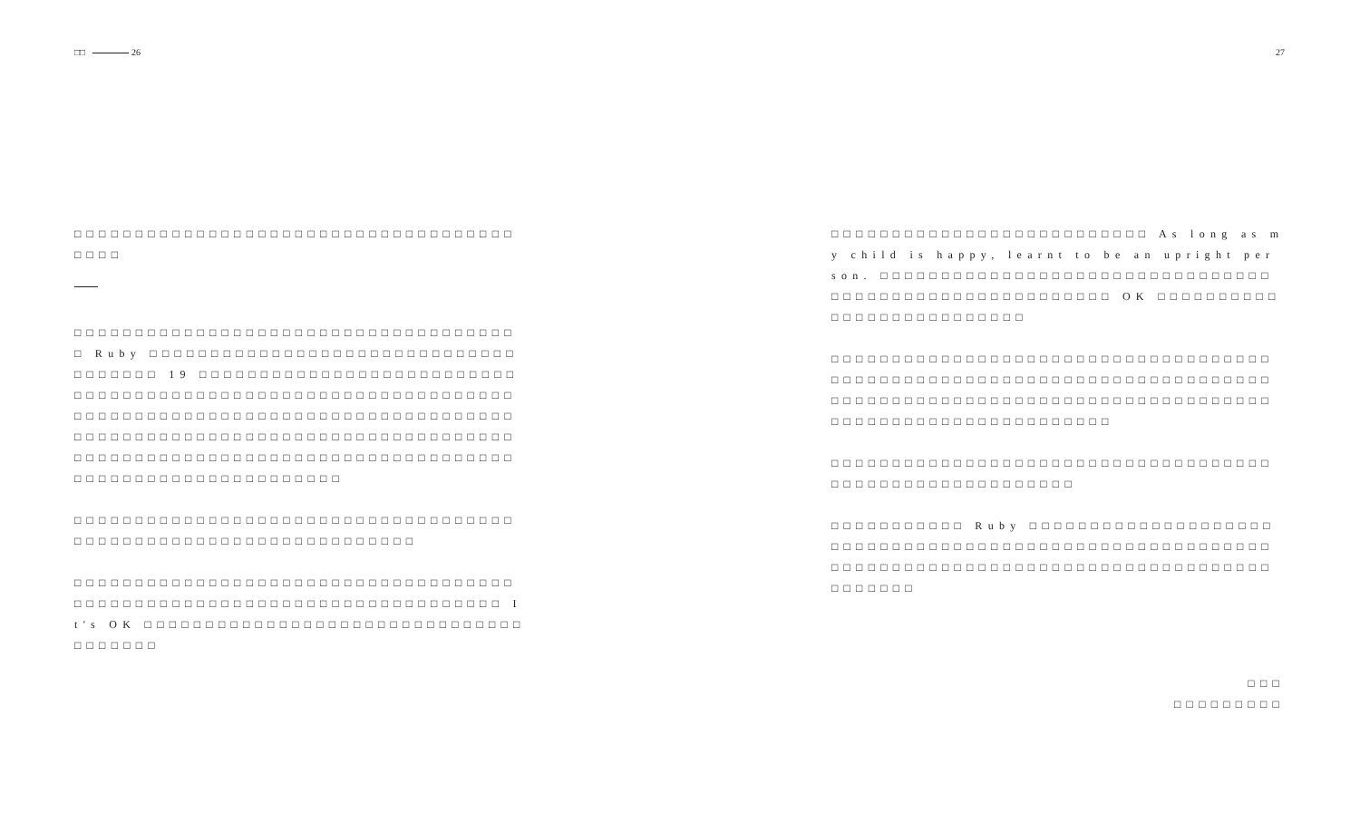□□ 26 27
□□□□□□□□□□□□□□□□□□□□□□□□□□□□□□□□□□□□□□□□
□□□□□□□□□□□□□□□□□□□□□□□□□□□□□□□□□□□□□ Ruby □□□□□□□□□□□□□□□□□□□□□□□□□□□□□□□□□□□□□ 19 □□□□□□□□□□□□□□□□□□□□□□□□□□□□□□□□□□□□□□□□□□□□□□□□□□□□□□□□□□□□□□□□□□□□□□□□□□□□□□□□□□□□□□□□□□□□□□□□□□□□□□□□□□□□□□□□□□□□□□□□□□□□□□□□□□□□□□□□□□□□□□□□□□□□□□□□□□□□□□□□□□□□□□□□□□□□□□□□□□□□□□□□□□□□□□□□
□□□□□□□□□□□□□□□□□□□□□□□□□□□□□□□□□□□□□□□□□□□□□□□□□□□□□□□□□□□□□□□□
□□□□□□□□□□□□□□□□□□□□□□□□□□□□□□□□□□□□□□□□□□□□□□□□□□□□□□□□□□□□□□□□□□□□□□□ It's OK □□□□□□□□□□□□□□□□□□□□□□□□□□□□□□□□□□□□□□
□□□□□□□□□□□□□□□□□□□□□□□□□□ As long as my child is happy, learnt to be an upright person. □□□□□□□□□□□□□□□□□□□□□□□□□□□□□□□□□□□□□□□□□□□□□□□□□□□□□□□ OK □□□□□□□□□□□□□□□□□□□□□□□□□□
□□□□□□□□□□□□□□□□□□□□□□□□□□□□□□□□□□□□□□□□□□□□□□□□□□□□□□□□□□□□□□□□□□□□□□□□□□□□□□□□□□□□□□□□□□□□□□□□□□□□□□□□□□□□□□□□□□□□□□□□□□□□□□□□□□□
□□□□□□□□□□□□□□□□□□□□□□□□□□□□□□□□□□□□□□□□□□□□□□□□□□□□□□□□
□□□□□□□□□□□ Ruby □□□□□□□□□□□□□□□□□□□□□□□□□□□□□□□□□□□□□□□□□□□□□□□□□□□□□□□□□□□□□□□□□□□□□□□□□□□□□□□□□□□□□□□□□□□□□□□□□□□
□□□
□□□□□□□□□